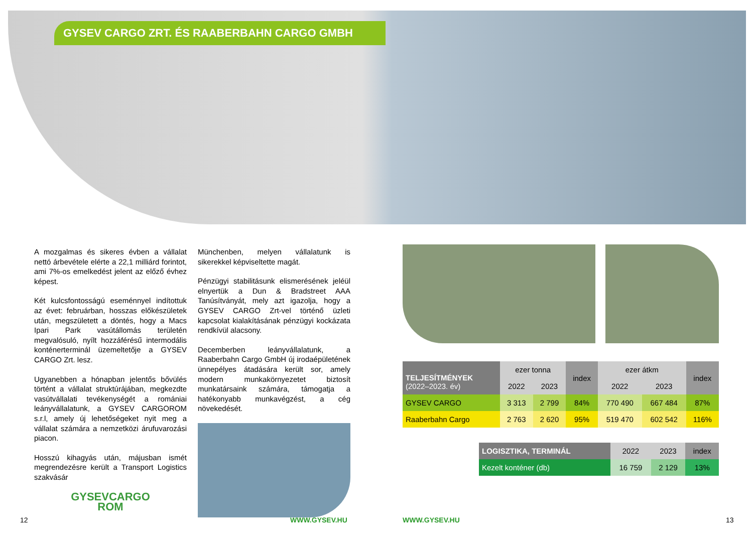GYSEV CARGO ZRT. ÉS RAABERBAHN CARGO GMBH
A mozgalmas és sikeres évben a vállalat nettó árbevétele elérte a 22,1 milliárd forintot, ami 7%-os emelkedést jelent az előző évhez képest.
Két kulcsfontosságú eseménnyel indítottuk az évet: februárban, hosszas előkészületek után, megszületett a döntés, hogy a Macs Ipari Park vasútállomás területén megvalósuló, nyílt hozzáférésű intermodális konténerterminál üzemeltetője a GYSEV CARGO Zrt. lesz.
Ugyanebben a hónapban jelentős bővülés történt a vállalat struktúrájában, megkezdte vasútvállalati tevékenységét a romániai leányvállalatunk, a GYSEV CARGOROM s.r.l, amely új lehetőségeket nyit meg a vállalat számára a nemzetközi árufuvarozási piacon.
Hosszú kihagyás után, májusban ismét megrendezésre került a Transport Logistics szakvásár
GYSEVCARGO
ROM
Münchenben, melyen vállalatunk is sikerekkel képviseltette magát.
Pénzügyi stabilitásunk elismerésének jeléül elnyertük a Dun & Bradstreet AAA Tanúsítványát, mely azt igazolja, hogy a GYSEV CARGO Zrt-vel történő üzleti kapcsolat kialakításának pénzügyi kockázata rendkívül alacsony.
Decemberben leányvállalatunk, a Raaberbahn Cargo GmbH új irodaépületének ünnepélyes átadására került sor, amely modern munkakörnyezetet biztosít munkatársaink számára, támogatja a hatékonyabb munkavégzést, a cég növekedését.
| TELJESÍTMÉNYEK (2022–2023. év) | ezer tonna | | index | ezer átkm | | index |
| --- | --- | --- | --- | --- | --- | --- |
| | 2022 | 2023 | | 2022 | 2023 | |
| GYSEV CARGO | 3 313 | 2 799 | 84% | 770 490 | 667 484 | 87% |
| Raaberbahn Cargo | 2 763 | 2 620 | 95% | 519 470 | 602 542 | 116% |
| LOGISZTIKA, TERMINÁL | 2022 | 2023 | index |
| --- | --- | --- | --- |
| Kezelt konténer (db) | 16 759 | 2 129 | 13% |
12 WWW.GYSEV.HU WWW.GYSEV.HU 13